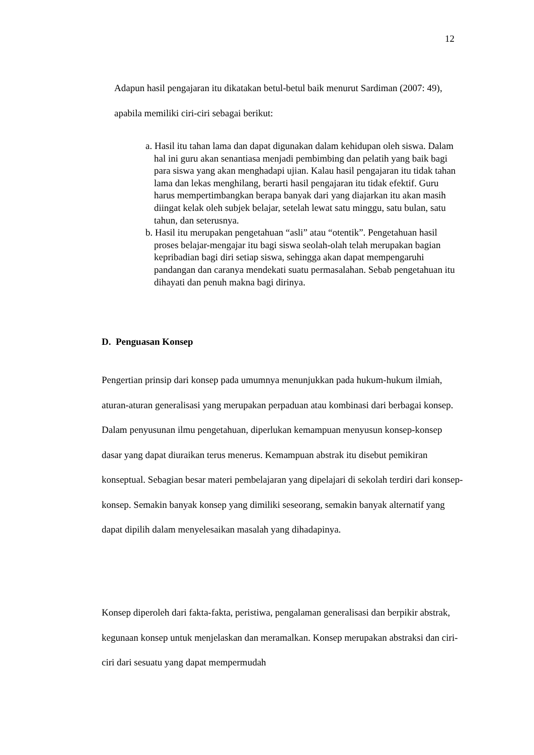12
Adapun hasil pengajaran itu dikatakan betul-betul baik menurut Sardiman (2007: 49), apabila memiliki ciri-ciri sebagai berikut:
a. Hasil itu tahan lama dan dapat digunakan dalam kehidupan oleh siswa. Dalam hal ini guru akan senantiasa menjadi pembimbing dan pelatih yang baik bagi para siswa yang akan menghadapi ujian. Kalau hasil pengajaran itu tidak tahan lama dan lekas menghilang, berarti hasil pengajaran itu tidak efektif. Guru harus mempertimbangkan berapa banyak dari yang diajarkan itu akan masih diingat kelak oleh subjek belajar, setelah lewat satu minggu, satu bulan, satu tahun, dan seterusnya.
b. Hasil itu merupakan pengetahuan “asli” atau “otentik”. Pengetahuan hasil proses belajar-mengajar itu bagi siswa seolah-olah telah merupakan bagian kepribadian bagi diri setiap siswa, sehingga akan dapat mempengaruhi pandangan dan caranya mendekati suatu permasalahan. Sebab pengetahuan itu dihayati dan penuh makna bagi dirinya.
D. Penguasan Konsep
Pengertian prinsip dari konsep pada umumnya menunjukkan pada hukum-hukum ilmiah, aturan-aturan generalisasi yang merupakan perpaduan atau kombinasi dari berbagai konsep. Dalam penyusunan ilmu pengetahuan, diperlukan kemampuan menyusun konsep-konsep dasar yang dapat diuraikan terus menerus. Kemampuan abstrak itu disebut pemikiran konseptual. Sebagian besar materi pembelajaran yang dipelajari di sekolah terdiri dari konsep-konsep. Semakin banyak konsep yang dimiliki seseorang, semakin banyak alternatif yang dapat dipilih dalam menyelesaikan masalah yang dihadapinya.
Konsep diperoleh dari fakta-fakta, peristiwa, pengalaman generalisasi dan berpikir abstrak, kegunaan konsep untuk menjelaskan dan meramalkan. Konsep merupakan abstraksi dan ciri-ciri dari sesuatu yang dapat mempermudah